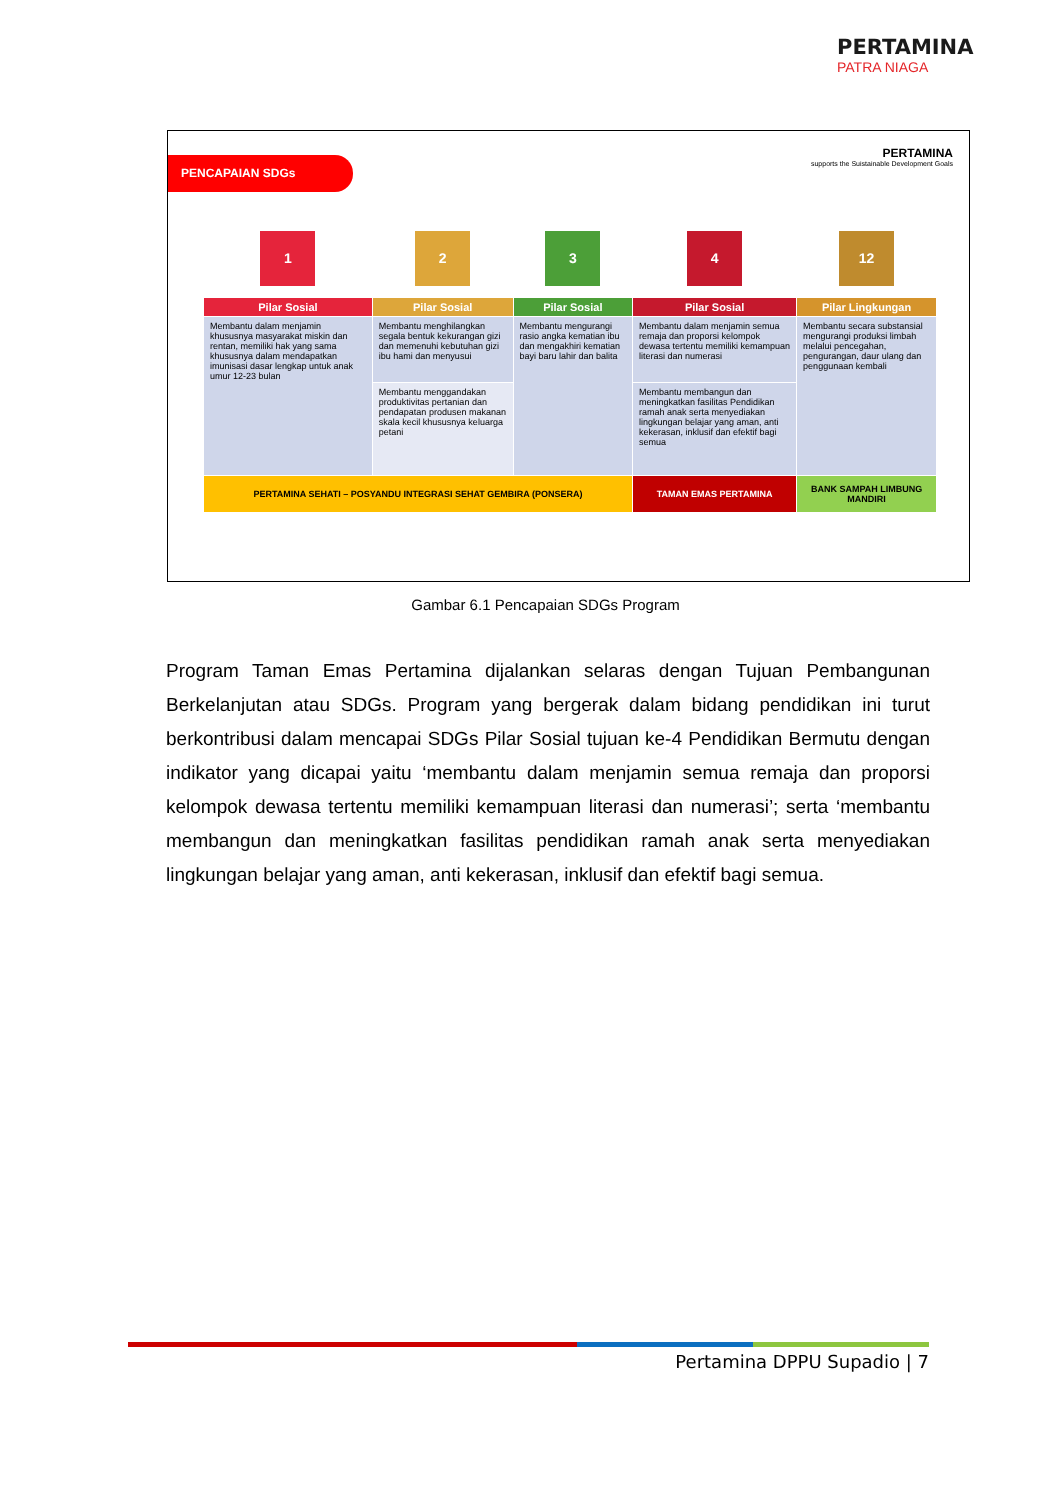PERTAMINA
PATRA NIAGA
PENCAPAIAN SDGs
PERTAMINA
supports the Suistainable Development Goals
| 1 | 2 | 3 | 4 | 12 |
| Pilar Sosial | Pilar Sosial | Pilar Sosial | Pilar Sosial | Pilar Lingkungan |
| Membantu dalam menjamin khususnya masyarakat miskin dan rentan, memiliki hak yang sama khususnya dalam mendapatkan imunisasi dasar lengkap untuk anak umur 12-23 bulan | Membantu menghilangkan segala bentuk kekurangan gizi dan memenuhi kebutuhan gizi ibu hami dan menyusui | Membantu mengurangi rasio angka kematian ibu dan mengakhiri kematian bayi baru lahir dan balita | Membantu dalam menjamin semua remaja dan proporsi kelompok dewasa tertentu memiliki kemampuan literasi dan numerasi | Membantu secara substansial mengurangi produksi limbah melalui pencegahan, pengurangan, daur ulang dan penggunaan kembali |
| | Membantu menggandakan produktivitas pertanian dan pendapatan produsen makanan skala kecil khususnya keluarga petani | | Membantu membangun dan meningkatkan fasilitas Pendidikan ramah anak serta menyediakan lingkungan belajar yang aman, anti kekerasan, inklusif dan efektif bagi semua | |
| PERTAMINA SEHATI – POSYANDU INTEGRASI SEHAT GEMBIRA (PONSERA) | | | TAMAN EMAS PERTAMINA | BANK SAMPAH LIMBUNG MANDIRI |
Gambar 6.1 Pencapaian SDGs Program
Program Taman Emas Pertamina dijalankan selaras dengan Tujuan Pembangunan Berkelanjutan atau SDGs. Program yang bergerak dalam bidang pendidikan ini turut berkontribusi dalam mencapai SDGs Pilar Sosial tujuan ke-4 Pendidikan Bermutu dengan indikator yang dicapai yaitu ‘membantu dalam menjamin semua remaja dan proporsi kelompok dewasa tertentu memiliki kemampuan literasi dan numerasi’; serta ‘membantu membangun dan meningkatkan fasilitas pendidikan ramah anak serta menyediakan lingkungan belajar yang aman, anti kekerasan, inklusif dan efektif bagi semua.
Pertamina DPPU Supadio | 7